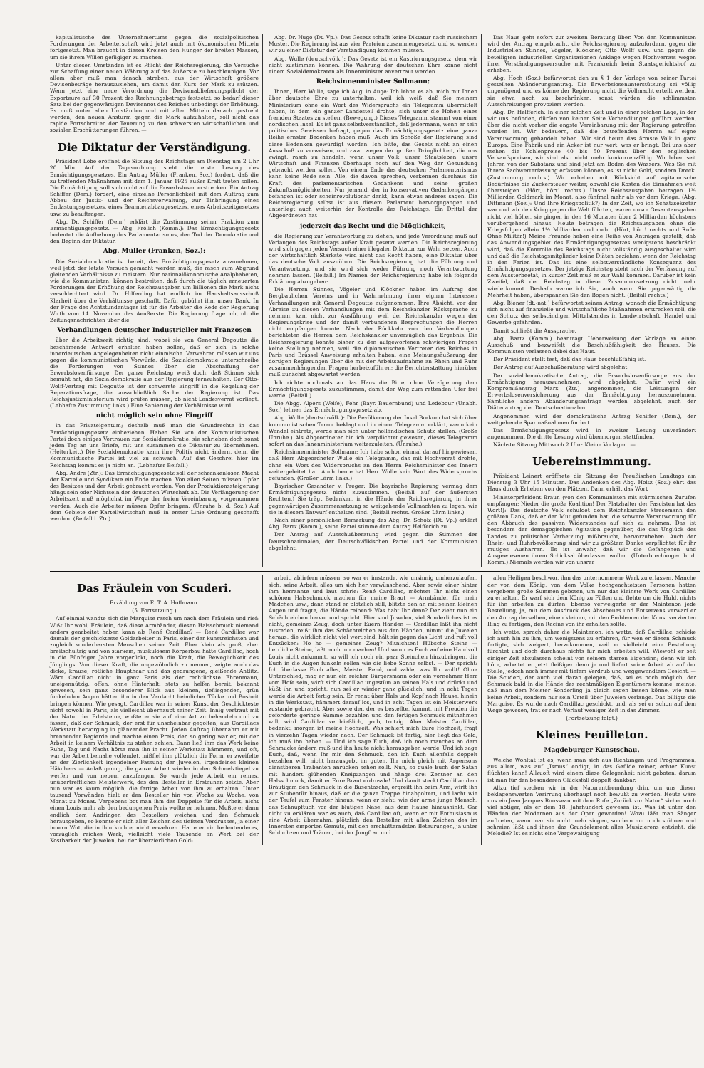kapitalistische des Unternehmertums gegen die sozialpolitischen Forderungen der Arbeiterschaft wird jetzt auch mit ökonomischen Mitteln fortgesetzt. Man braucht in diesen Kreisen den Hunger der breiten Massen, um sie ihrem Willen gefügiger zu machen.
Unter diesen Umständen ist es Pflicht der Reichsregierung, die Versuche zur Schaffung einer neuen Währung auf das äußerste zu beschleunigen. Vor allem aber muß man danach streben, aus der Wirtschaft größere Devisenbeträge herauszuziehen, um damit den Kurs der Mark zu stützen. Wenn jetzt eine neue Verordnung die Devisenablieferungspflicht der Exporteure auf 30 Prozent des Rechnungsbetrags festsetzt, so bedarf dieser Satz bei der gegenwärtigen Devisennot des Reiches unbedingt der Erhöhung. Es muß unter allen Umständen und mit allen Mitteln danach gestrebt werden, den neuen Ansturm gegen die Mark aufzuhalten, soll nicht das rapide Fortschreiten der Teuerung zu den schwersten wirtschaftlichen und sozialen Erschütterungen führen. —
Die Diktatur der Verständigung.
Präsident Löbe eröffnet die Sitzung des Reichstags am Dienstag um 2 Uhr 20 Min. Auf der Tagesordnung steht die erste Lesung des Ermächtigungsgesetzes. Ein Antrag Müller (Franken, Soz.) fordert, daß die zu treffenden Maßnahmen mit dem 1. Januar 1925 außer Kraft treten sollen. Die Ermächtigung soll sich nicht auf die Erwerbslosen erstrecken. Ein Antrag Schiffer (Dem.) fordert, eine einzelne Persönlichkeit mit dem Auftrag zum Abbau der Justiz- und der Reichsverwaltung, zur Einbringung eines Entlastungsgesetzes, eines Beamtenabbaugesetzes, eines Arbeitszeitgesetzes usw. zu beauftragen.
Abg. Dr. Schiffer (Dem.) erklärt die Zustimmung seiner Fraktion zum Ermächtigungsgesetz. — Abg. Frölich (Komm.): Das Ermächtigungsgesetz bedeutet die Aufhebung des Parlamentarismus, den Tod der Demokratie und den Beginn der Diktatur.
Abg. Müller (Franken, Soz.):
Die Sozialdemokratie ist bereit, das Ermächtigungsgesetz anzunehmen, weil jetzt der letzte Versuch gemacht werden muß, die rasch zum Abgrund gleitenden Verhältnisse zu meistern. Nur nationalökonomische Analphabeten, wie die Kommunisten, können bestreiten, daß durch die täglich erneuerten Forderungen der Erhöhung der Reichsausgaben um Billionen die Mark nicht verschlechtert wird. Dr. Hilferding hat endlich im Haushaltsausschuß Klarheit über die Verhältnisse geschafft. Dafür gebührt ihm unser Dank. In der Frage des Achtstundentages ist für die Arbeiter die Rede der Regierung Wirth vom 14. November das Aeußerste. Die Regierung frage ich, ob die Zeitungsnachrichten über die
Verhandlungen deutscher Industrieller mit Franzosen
über die Arbeitszeit richtig sind, wobei sie von General Degoutte die beschämende Antwort erhalten haben sollen, daß er sich in solche innerdeutschen Angelegenheiten nicht einmische. Verwahren müssen wir uns gegen die kommunistischen Vorwürfe, die Sozialdemokratie unterschreibe die Forderungen von Stinnes über die Abschaffung der Erwerbslosenfürsorge. Der ganze Reichstag weiß doch, daß Stinnes sich bemüht hat, die Sozialdemokratie aus der Regierung fernzuhalten. Der Otto-Wolff-Vertrag mit Degoutte ist der schwerste Eingriff in die Regelung der Reparationsfrage, die ausschließlich Sache der Regierung ist. Das Reichsjustizministerium wird prüfen müssen, ob nicht Landesverrat vorliegt. (Lebhafte Zustimmung links.) Eine Sanierung der Verhältnisse wird
nicht möglich sein ohne Eingriff
in das Privateigentum; deshalb muß man die Grundrechte in das Ermächtigungsgesetz einbeziehen. Haben Sie von der Kommunistischen Partei doch einiges Vertrauen zur Sozialdemokratie; sie schrieben doch sonst jeden Tag an uns Briefe, mit uns zusammen die Diktatur zu übernehmen. (Heiterkeit.) Die Sozialdemokratie kann ihre Politik nicht ändern, denn die Kommunistische Partei ist viel zu schwach. Auf das Geschrei hier im Reichstag kommt es ja nicht an. (Lebhafter Beifall.)
Abg. Andre (Ztr.): Das Ermächtigungsgesetz soll der schrankenlosen Macht der Kartelle und Syndikate ein Ende machen. Von allen Seiten müssen Opfer des Besitzes und der Arbeit gebracht werden. Von der Produktionssteigerung hängt sein oder Nichtsein der deutschen Wirtschaft ab. Die Verlängerung der Arbeitszeit muß möglichst im Wege der freien Vereinbarung vorgenommen werden. Auch die Arbeiter müssen Opfer bringen. (Unruhe b. d. Soz.) Auf dem Gebiete der Kartellwirtschaft muß in erster Linie Ordnung geschafft werden. (Beifall i. Ztr.)
Abg. Dr. Hugo (Dt. Vp.): Das Gesetz schafft keine Diktatur nach russischem Muster. Die Regierung ist aus vier Parteien zusammengesetzt, und so werden wir zu einer Diktatur der Verständigung kommen müssen.
Abg. Wulle (deutschvölk.): Das Gesetz ist ein Kastrierungsgesetz, dem wir nicht zustimmen können. Die Wahrung der deutschen Ehre könne nicht einem Sozialdemokraten als Innenminister anvertraut werden.
Reichsinnenminister Sollmann:
Ihnen, Herr Wulle, sage ich Aug' in Auge: Ich lehne es ab, mich mit Ihnen über deutsche Ehre zu unterhalten, weil ich weiß, daß Sie meinem Ministerium ohne ein Wort des Widerspruchs ein Telegramm übermittelt haben, in dem ein ganzer Landesteil drohte, sich unter die Hoheit eines fremden Staates zu stellen. (Bewegung.) Dieses Telegramm stammt von einer nordischen Insel. Es ist ganz selbstverständlich, daß jedermann, wenn er sein politisches Gewissen befragt, gegen das Ermächtigungsgesetz eine ganze Reihe ernster Bedenken haben muß. Auch im Schoße der Regierung sind diese Bedenken gewürdigt worden. Ich bitte, das Gesetz nicht an einen Ausschuß zu verweisen, und zwar wegen der großen Dringlichkeit, die uns zwingt, rasch zu handeln, wenn unser Volk, unser Staatsleben, unsre Wirtschaft und Finanzen überhaupt noch auf den Weg der Gesundung gebracht werden sollen. Von einem Ende des deutschen Parlamentarismus kann keine Rede sein. Alle, die davon sprechen, verkennen durchaus die Kraft des parlamentarischen Gedankens und seine großen Zukunftsmöglichkeiten. Nur jemand, der in konservativen Gedankengängen befangen ist oder scheinrevolutionär denkt, kann etwas anderes sagen. Die Reichsregierung selbst ist aus diesem Parlament hervorgegangen und unterliegt auch weiterhin der Kontrolle des Reichstags. Ein Drittel der Abgeordneten hat
jederzeit das Recht und die Möglichkeit,
die Regierung zur Verantwortung zu ziehen, und jede Verordnung muß auf Verlangen des Reichstags außer Kraft gesetzt werden. Die Reichsregierung wird sich gegen jeden Versuch einer illegalen Diktatur zur Wehr setzen. Auch der wirtschaftlich Stärkste wird nicht das Recht haben, eine Diktatur über das deutsche Volk auszuüben. Die Reichsregierung hat die Führung und Verantwortung, und sie wird sich weder Führung noch Verantwortung nehmen lassen. (Beifall.) Im Namen der Reichsregierung habe ich folgende Erklärung abzugeben:
Die Herren Stinnes, Vögeler und Klöckner haben im Auftrag des Bergbaulichen Vereins und in Wahrnehmung ihrer eignen Interessen Verhandlungen mit General Degoutte aufgenommen. Ihre Absicht, vor der Abreise zu diesen Verhandlungen mit dem Reichskanzler Rücksprache zu nehmen, kam nicht zur Ausführung, weil der Reichskanzler wegen der Regierungskrise und der damit verbundenen Besprechungen die Herren nicht empfangen konnte. Nach der Rückkehr von den Verhandlungen berichteten die Herren dem Reichskanzler unverzüglich das Ergebnis. Die Reichsregierung konnte bisher zu den aufgeworfenen schwierigen Fragen keine Stellung nehmen, weil die diplomatischen Vertreter des Reiches in Paris und Brüssel Anweisung erhalten haben, eine Meinungsäußerung der dortigen Regierungen über die mit der Arbeitsaufnahme an Rhein und Ruhr zusammenhängenden Fragen herbeizuführen; die Berichterstattung hierüber muß zunächst abgewartet werden.
Ich richte nochmals an das Haus die Bitte, ohne Verzögerung dem Ermächtigungsgesetz zuzustimmen, damit der Weg zum rettenden Ufer frei werde. (Beifall.)
Die Abgg. Alpers (Welfe), Fehr (Bayr. Bauernbund) und Ledebour (Unabh. Soz.) lehnen das Ermächtigungsgesetz ab.
Abg. Wulle (deutschvölk.): Die Bevölkerung der Insel Borkum hat sich über kommunistischen Terror beklagt und in einem Telegramm erklärt, wenn kein Wandel eintrete, werde man sich unter holländischen Schutz stellen. (Große Unruhe.) Als Abgeordneter bin ich verpflichtet gewesen, dieses Telegramm sofort an das Innenministerium weiterzuleiten. (Unruhe.)
Reichsinnenminister Sollmann: Ich habe schon einmal darauf hingewiesen, daß Herr Abgeordneter Wulle ein Telegramm, das mit Hochverrat drohte, ohne ein Wort des Widerspruchs an den Herrn Reichsminister des Innern weitergeleitet hat. Auch heute hat Herr Wulle kein Wort des Widerspruchs gefunden. (Großer Lärm links.)
Bayrischer Gesandter v. Preger: Die bayrische Regierung vermag dem Ermächtigungsgesetz nicht zuzustimmen. (Beifall auf der äußersten Rechten.) Sie trägt Bedenken, in die Hände der Reichsregierung in ihrer gegenwärtigen Zusammensetzung so weitgehende Vollmachten zu legen, wie sie in diesem Entwurf enthalten sind. (Beifall rechts. Großer Lärm links.)
Nach einer persönlichen Bemerkung des Abg. Dr. Scholz (Dt. Vp.) erklärt Abg. Bartz (Komm.), seine Partei stimme dem Antrag Helfferich zu.
Der Antrag auf Ausschußberatung wird gegen die Stimmen der Deutschnationalen, der Deutschvölkischen Partei und der Kommunisten abgelehnt.
Das Haus geht sofort zur zweiten Beratung über. Von den Kommunisten wird der Antrag eingebracht, die Reichsregierung aufzufordern, gegen die Industriellen Stinnes, Vögeler, Klöckner, Otto Wolff usw. und gegen die beteiligten industriellen Organisationen Anklage wegen Hochverrats wegen ihrer Verständigungsversuche mit Frankreich beim Staatsgerichtshof zu erheben.
Abg. Hoch (Soz.) befürwortet den zu § 1 der Vorlage von seiner Partei gestellten Abänderungsantrag. Die Erwerbslosenunterstützung sei völlig ungenügend und es könne der Regierung nicht die Vollmacht erteilt werden, sie etwa noch zu beschränken, sonst würden die schlimmsten Ausschreitungen provoziert werden.
Abg. Dr. Helfferich: In einer solchen Zeit und in einer solchen Lage, in der wir uns befinden, dürfen von keiner Seite Verhandlungen geführt werden, über die nicht vorher die engste Vereinbarung mit der Regierung getroffen worden ist. Wir bedauern, daß die betreffenden Herren auf eigne Verantwortung gehandelt haben. Wir sind heute das ärmste Volk in ganz Europa. Eine Fabrik und ein Acker ist nur wert, was er bringt. Bei uns aber stehen die Kohlenpreise 40 bis 50 Prozent über den englischen Verkaufspreisen, wir sind also nicht mehr konkurrenzfähig. Wir leben seit Jahren von der Substanz und sind jetzt am Boden des Wassers. Was Sie mit Ihrere Sachwerterfassung erfassen können, es ist nicht Gold, sondern Dreck. (Zustimmung rechts.) Wir erheben mit Rücksicht auf agitatorische Bedürfnisse die Zuckersteuer weiter, obwohl die Kosten die Einnahmen weit übersteigen. (Hört, hört! rechts.) Unsre Reichsausgaben betragen 1½ Milliarden Goldmark im Monat, also fünfmal mehr als vor dem Kriege. (Abg. Dittmann (Soz.): Und Ihre Kriegspolitik?) In der Zeit, wo ich Schatzsekretär war und wir den Krieg gegen die Welt führten, waren unsre Gesamtausgaben nicht viel höher, sie gingen in den 16 Monaten über 2 Milliarden höchstens vorübergehend hinaus. Heute betragen die Reichsausgaben ohne die Kriegsfolgen allein 1½ Milliarden und mehr. (Hört, hört! rechts und Rufe: Ohne Militär!) Meine Freunde haben eine Reihe von Anträgen gestellt, daß das Anwendungsgebiet des Ermächtigungsgesetzes wenigstens beschränkt wird, daß die Kontrolle des Reichstags nicht vollständig ausgeschaltet wird und daß die Reichstagsmitglieder keine Diäten beziehen, wenn der Reichstag in den Ferien ist. Das ist eine selbstverständliche Konsequenz des Ermächtigungsgesetzes. Der jetzige Reichstag steht nach der Verfassung auf dem Aussterbeetat, in kurzer Zeit muß es zur Wahl kommen. Darüber ist kein Zweifel, daß der Reichstag in dieser Zusammensetzung nicht mehr wiederkommt. Deshalb warne ich Sie, auch wenn Sie gegenwärtig die Mehrheit haben, überspannen Sie den Bogen nicht. (Beifall rechts.)
Abg. Biener (dt.-nat.) befürwortet seinen Antrag, wonach die Ermächtigung sich nicht auf finanzielle und wirtschaftliche Maßnahmen erstrecken soll, die den Schutz des selbständigen Mittelstandes in Landwirtschaft, Handel und Gewerbe gefährden.
Damit schließt die Aussprache.
Abg. Bartz (Komm.) beantragt Ueberweisung der Vorlage an einen Ausschuß und bezweifelt die Beschlußfähigkeit des Hauses. Die Kommunisten verlassen dabei das Haus.
Der Präsident stellt fest, daß das Haus beschlußfähig ist.
Der Antrag auf Ausschußberatung wird abgelehnt.
Der sozialdemokratische Antrag, die Erwerbslosenfürsorge aus der Ermächtigung herauszunehmen, wird abgelehnt. Dafür wird ein Kompromißantrag Marx (Ztr.) angenommen, die Leistungen der Erwerbslosenversicherung aus der Ermächtigung herauszunehmen. Sämtliche andern Abänderungsanträge werden abgelehnt, auch der Diätenantrag der Deutschnationalen.
Angenommen wird der demokratische Antrag Schiffer (Dem.), der weitgehende Sparmaßnahmen fordert.
Das Ermächtigungsgesetz wird in zweiter Lesung unverändert angenommen. Die dritte Lesung wird übermorgen stattfinden.
Nächste Sitzung Mittwoch 2 Uhr: Kleine Vorlagen. —
Uebereinstimmung.
Präsident Leinert eröffnete die Sitzung des Preußischen Landtags am Dienstag 3 Uhr 15 Minuten. Das Andenken des Abg. Holtz (Soz.) ehrt das Haus durch Erheben von den Plätzen. Dann erhält das Wort
Ministerpräsident Braun (von den Kommunisten mit stürmischen Zurufen empfangen: Nieder die große Koalition! Der Platzhalter der Fascisten hat das Wort!): Das deutsche Volk schuldet dem Reichskanzler Stresemann den größten Dank, daß er den Mut gefunden hat, die schwere Verantwortung für den Abbruch des passiven Widerstandes auf sich zu nehmen. Das ist besonders der demagogischen Agitation gegenüber, die das Unglück des Landes zu politischer Verhetzung mißbraucht, hervorzuheben. Auch der Rhein- und Ruhrbevölkerung sind wir zu größtem Danke verpflichtet für ihr mutiges Ausharren. Es ist unwahr, daß wir die Gefangenen und Ausgewiesenen ihrem Schicksal überlassen wollen. (Unterbrechungen b. d. Komm.) Niemals werden wir von unsrer
Das Fräulein von Scuderi.
Erzählung von E. T. A. Hoffmann.
(5. Fortsetzung.)
Auf einmal wandte sich die Marquise rasch um nach dem Fräulein und rief: Wißt Ihr wohl, Fräulein, daß diese Armbänder, diesen Halsschmuck niemand anders gearbeitet haben kann als René Cardillac? — René Cardillac war damals der geschickteste Goldarbeiter in Paris, einer der kunstreichsten und zugleich sonderbarsten Menschen seiner Zeit. Eher klein als groß, aber breitschultrig und von starkem, muskulösem Körperbau hatte Cardillac, hoch in die Fünfziger Jahre vorgerückt, noch die Kraft, die Beweglichkeit des Jünglings. Von dieser Kraft, die ungewöhnlich zu nennen, zeigte auch das dicke, krause, rötliche Haupthaar und das gedrungene, gleißende Antlitz. Wäre Cardillac nicht in ganz Paris als der rechtlichste Ehrenmann, uneigennützig, offen, ohne Hinterhalt, stets zu helfen bereit, bekannt gewesen, sein ganz besonderer Blick aus kleinen, tiefliegenden, grün funkelnden Augen hätten ihn in den Verdacht heimlicher Tücke und Bosheit bringen können. Wie gesagt, Cardillac war in seiner Kunst der Geschickteste nicht sowohl in Paris, als vielleicht überhaupt seiner Zeit. Innig vertraut mit der Natur der Edelsteine, wußte er sie auf eine Art zu behandeln und zu fassen, daß der Schmuck, der erst für unscheinbar gegolten, aus Cardillacs Werkstatt hervorging in glänzender Pracht. Jeden Auftrag übernahm er mit brennender Begierde und machte einen Preis, der, so gering war er, mit der Arbeit in keinem Verhältnis zu stehen schien. Dann ließ ihm das Werk keine Ruhe, Tag und Nacht hörte man ihn in seiner Werkstatt hämmern, und oft, war die Arbeit beinahe vollendet, mißfiel ihm plötzlich die Form, er zweifelte an der Zierlichkeit irgendeiner Fassung der Juwelen, irgendeines kleinen Häkchens — Anlaß genug, die ganze Arbeit wieder in den Schmelztiegel zu werfen und von neuem anzufangen. So wurde jede Arbeit ein reines, unübertreffliches Meisterwerk, das den Besteller in Erstaunen setzte. Aber nun war es kaum möglich, die fertige Arbeit von ihm zu erhalten. Unter tausend Vorwänden hielt er den Besteller hin von Woche zu Woche, von Monat zu Monat. Vergebens bot man ihm das Doppelte für die Arbeit, nicht einen Louis mehr als den bedungenen Preis wollte er nehmen. Mußte er dann endlich dem Andringen des Bestellers weichen und den Schmuck herausgeben, so konnte er sich aller Zeichen des tiefsten Verdrusses, ja einer innern Wut, die in ihm kochte, nicht erwehren. Hatte er ein bedeutenderes, vorzüglich reiches Werk, vielleicht viele Tausende an Wert bei der Kostbarkeit der Juwelen, bei der überzierlichen Gold-
arbeit, abliefern müssen, so war er imstande, wie unsinnig umherzulaufen, sich, seine Arbeit, alles um sich her verwünschend. Aber sowie einer hinter ihm herrannte und laut schrie: René Cardillac, möchtet Ihr nicht einen schönen Halsschmuck machen für meine Braut — Armbänder für mein Mädchen usw., dann stand er plötzlich still, blitzte den an mit seinen kleinen Augen und fragte, die Hände reibend: Was habt Ihr denn? Der zieht nun ein Schächtelchen hervor und spricht: Hier sind Juwelen, viel Sonderliches ist es nicht, gemeines Zeug, doch unter Euern Händen — Cardillac läßt ihn nicht ausreden, reißt ihm das Schächtelchen aus den Händen, nimmt die Juwelen heraus, die wirklich nicht viel wert sind, hält sie gegen das Licht und ruft voll Entzücken: Ho ho — gemeines Zeug? Mitnichten! Hübsche Steine — herrliche Steine, laßt mich nur machen! Und wenn es Euch auf eine Handvoll Louis nicht ankommt, so will ich noch ein paar Steinchen hinzubringen, die Euch in die Augen funkeln sollen wie die liebe Sonne selbst. — Der spricht: Ich überlasse Euch alles, Meister René, und zahle, was Ihr wollt! Ohne Unterschied, mag er nun ein reicher Bürgersmann oder ein vornehmer Herr vom Hofe sein, wirft sich Cardillac ungestüm an seinen Hals und drückt und küßt ihn und spricht, nun sei er wieder ganz glücklich, und in acht Tagen werde die Arbeit fertig sein. Er rennt über Hals und Kopf nach Hause, hinein in die Werkstatt, hämmert darauf los, und in acht Tagen ist ein Meisterwerk zustande gebracht. Aber sowie der, der es bestellte, kommt, mit Freuden die geforderte geringe Summe bezahlen und den fertigen Schmuck mitnehmen will, wird Cardillac verdrießlich, grob, trotzig. Aber Meister Cardillac, bedenkt, morgen ist meine Hochzeit. Was schiert mich Eure Hochzeit, fragt in vierzehn Tagen wieder nach. Der Schmuck ist fertig, hier liegt das Geld, ich muß ihn haben. — Und ich sage Euch, daß ich noch manches an dem Schmucke ändern muß und ihn heute nicht herausgeben werde. Und ich sage Euch, daß, wenn Ihr mir den Schmuck, den ich Euch allenfalls doppelt bezahlen will, nicht herausgebt im guten, Ihr mich gleich mit Argensons dienstbaren Trabanten anrücken sehen sollt. Nun, so quäle Euch der Satan mit hundert glühenden Kneipzangen und hänge drei Zentner an den Halsschmuck, damit er Eure Braut erdrossle! Und damit steckt Cardillac dem Bräutigam den Schmuck in die Busentasche, ergreift ihn beim Arm, wirft ihn zur Stubentür hinaus, daß er die ganze Treppe hinabpoltert, und lacht wie der Teufel zum Fenster hinaus, wenn er sieht, wie der arme junge Mensch, das Schnupftuch vor der blutigen Nase, aus dem Hause hinaushinkt. Gar nicht zu erklären war es auch, daß Cardillac oft, wenn er mit Enthusiasmus eine Arbeit übernahm, plötzlich den Besteller mit allen Zeichen des im Innersten empörten Gemüts, mit den erschütterndsten Beteurungen, ja unter Schluchzen und Tränen, bei der Jungfrau und
allen Heiligen beschwor, ihm das unternommene Werk zu erlassen. Manche der von dem König, von dem Volke hochgeachtetsten Personen hatten vergebens große Summen geboten, um nur das kleinste Werk von Cardillac zu erhalten. Er warf sich dem König zu Füßen und flehte um die Huld, nichts für ihn arbeiten zu dürfen. Ebenso verweigerte er der Maintenon jede Bestellung, ja, mit dem Ausdruck des Abscheues und Entsetzens verwarf er den Antrag derselben, einen kleinen, mit den Emblemen der Kunst verzierten Ring zu fertigen, den Racine von ihr erhalten sollte.
Ich wette, sprach daher die Maintenon, ich wette, daß Cardillac, schicke ich auch hin zu ihm, um wenigstens zu erfahren, für wen er diesen Schmuck fertigte, sich weigert, herzukommen, weil er vielleicht eine Bestellung fürchtet und doch durchaus nichts für mich arbeiten will. Wiewohl er seit einiger Zeit abzulassen scheint von seinem starren Eigensinn; denn wie ich höre, arbeitet er jetzt fleißiger denn je und liefert seine Arbeit ab auf der Stelle, jedoch noch immer mit tiefem Verdruß und weggewandtem Gesicht. — Die Scuderi, der auch viel daran gelegen, daß, sei es noch möglich, der Schmuck bald in die Hände des rechtmäßigen Eigentümers komme, meinte, daß man dem Meister Sonderling ja gleich sagen lassen könne, wie man keine Arbeit, sondern nur sein Urteil über Juwelen verlange. Das billigte die Marquise. Es wurde nach Cardillac geschickt, und, als sei er schon auf dem Wege gewesen, trat er nach Verlauf weniger Zeit in das Zimmer.
(Fortsetzung folgt.)
Kleines Feuilleton.
Magdeburger Kunstschau.
Welche Wohltat ist es, wenn man sich aus Richtungen und Programmen, aus allem, was auf „Ismus“ endigt, in das Gefilde reiner, echter Kunst flüchten kann! Allzuoft wird einem diese Gelegenheit nicht geboten, darum ist man für den besonderen Glücksfall doppelt dankbar.
Allzu tief stecken wir in der Naturentfremdung drin, um uns dieser beklagenswerten Verirrung überhaupt noch bewußt zu werden. Heute wäre uns ein Jean Jacques Rousseau mit dem Rufe „Zurück zur Natur“ sicher noch viel nötiger, als er dem 18. Jahrhundert gewesen ist. Was ist unter den Händen der Modernen aus der Oper geworden! Wozu läßt man Sänger auftreten, wenn man sie nicht mehr singen, sondern nur noch stöhnen und schreien läßt und ihnen das Grundelement alles Musizierens entzieht, die Melodie? Ist es nicht eine Vergewaltigung